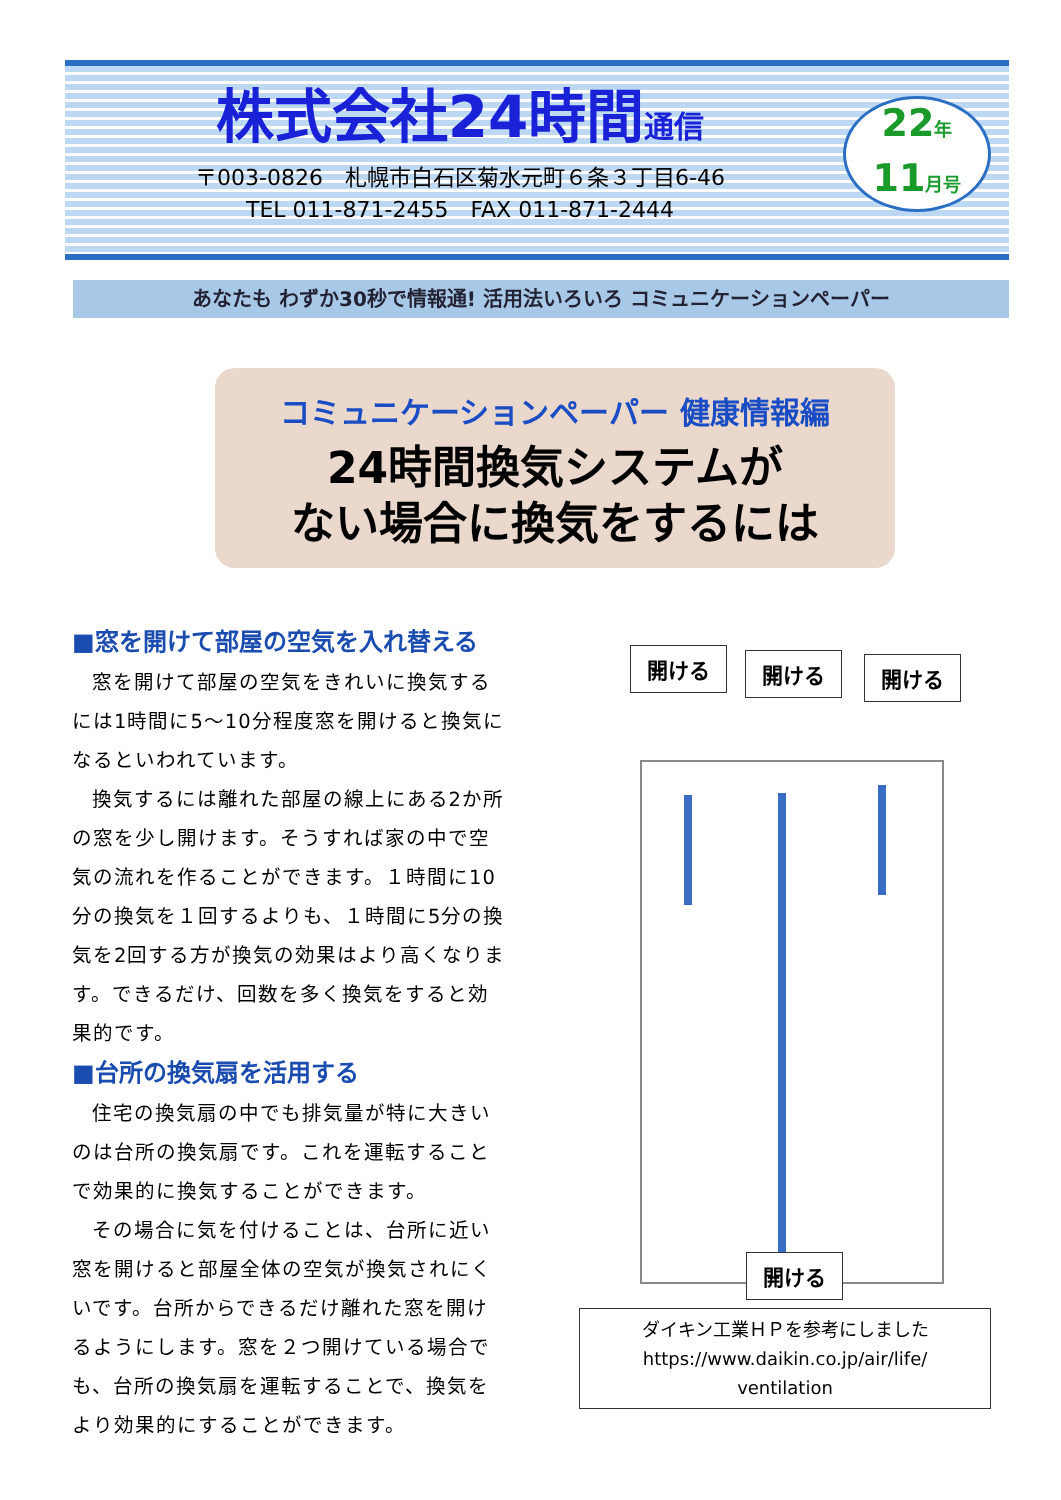株式会社24時間通信
〒003-0826　札幌市白石区菊水元町６条３丁目6-46
TEL 011-871-2455　FAX 011-871-2444
22年
11月号
あなたも わずか30秒で情報通! 活用法いろいろ コミュニケーションペーパー
コミュニケーションペーパー 健康情報編
24時間換気システムが
ない場合に換気をするには
■窓を開けて部屋の空気を入れ替える
窓を開けて部屋の空気をきれいに換気するには1時間に5～10分程度窓を開けると換気になるといわれています。
換気するには離れた部屋の線上にある2か所の窓を少し開けます。そうすれば家の中で空気の流れを作ることができます。１時間に10分の換気を１回するよりも、１時間に5分の換気を2回する方が換気の効果はより高くなります。できるだけ、回数を多く換気をすると効果的です。
■台所の換気扇を活用する
住宅の換気扇の中でも排気量が特に大きいのは台所の換気扇です。これを運転することで効果的に換気することができます。
その場合に気を付けることは、台所に近い窓を開けると部屋全体の空気が換気されにくいです。台所からできるだけ離れた窓を開けるようにします。窓を２つ開けている場合でも、台所の換気扇を運転することで、換気をより効果的にすることができます。
開ける 開ける 開ける
開ける
ダイキン工業ＨＰを参考にしました
https://www.daikin.co.jp/air/life/
ventilation